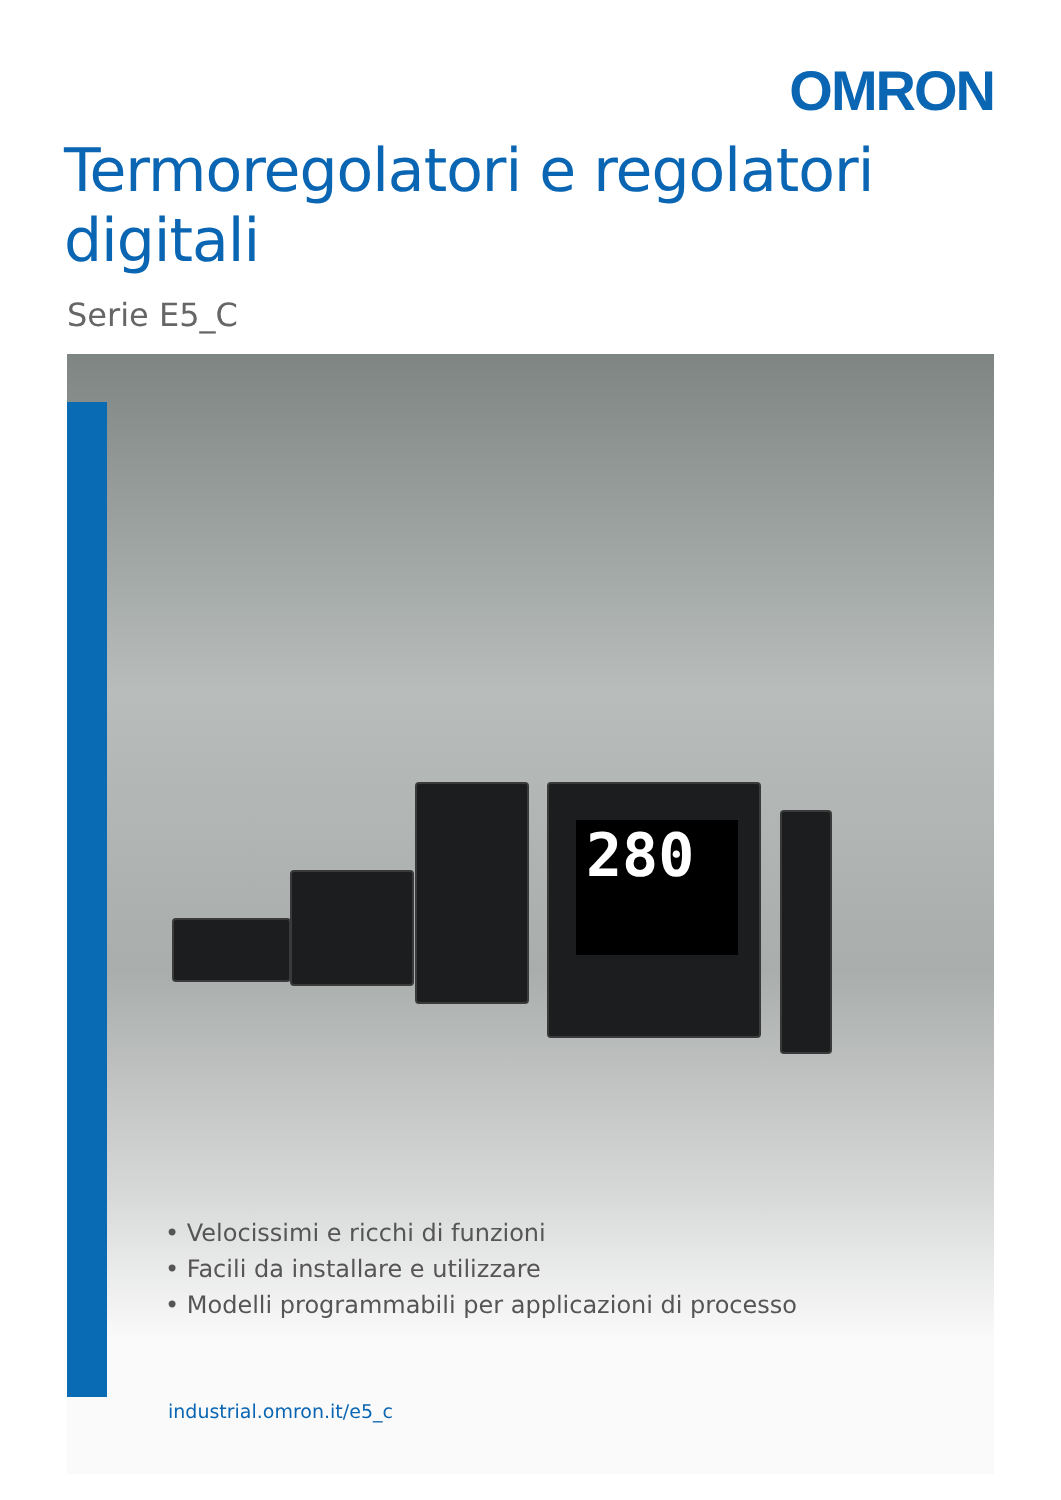OMRON
Termoregolatori e regolatori digitali
Serie E5_C
280
• Velocissimi e ricchi di funzioni
• Facili da installare e utilizzare
• Modelli programmabili per applicazioni di processo
industrial.omron.it/e5_c